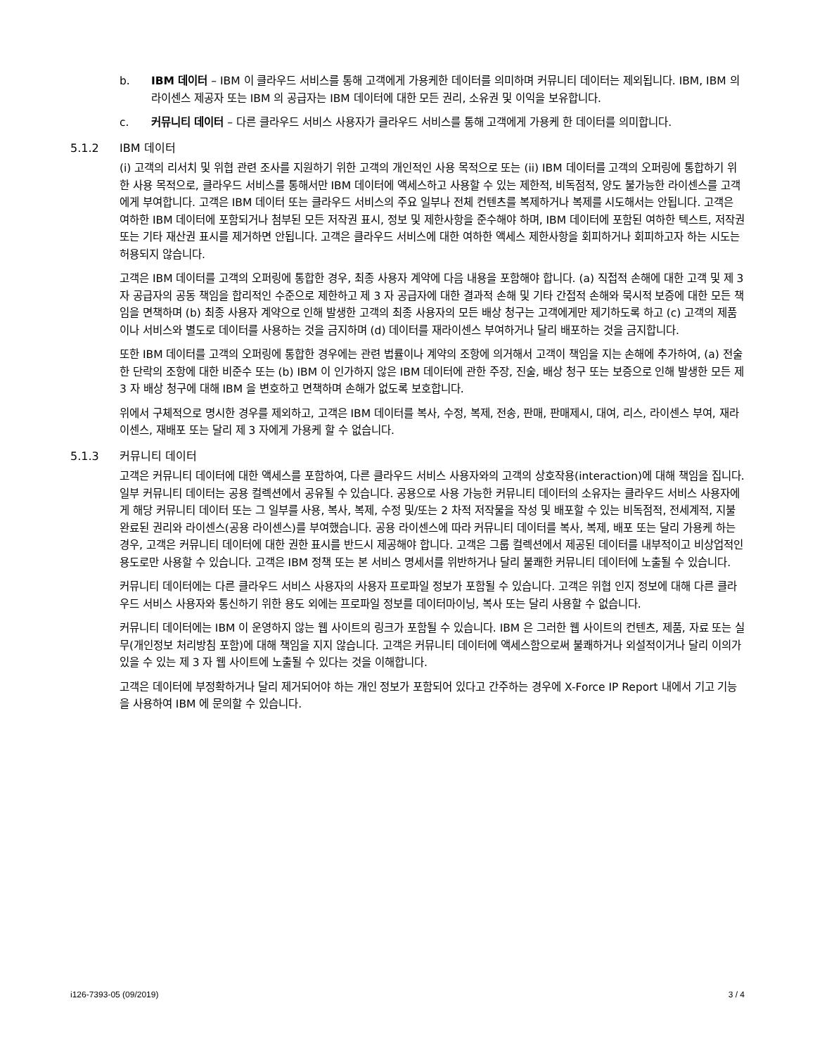b. IBM 데이터 – IBM 이 클라우드 서비스를 통해 고객에게 가용케한 데이터를 의미하며 커뮤니티 데이터는 제외됩니다. IBM, IBM 의 라이센스 제공자 또는 IBM 의 공급자는 IBM 데이터에 대한 모든 권리, 소유권 및 이익을 보유합니다.
c. 커뮤니티 데이터 – 다른 클라우드 서비스 사용자가 클라우드 서비스를 통해 고객에게 가용케 한 데이터를 의미합니다.
5.1.2 IBM 데이터
(i) 고객의 리서치 및 위협 관련 조사를 지원하기 위한 고객의 개인적인 사용 목적으로 또는 (ii) IBM 데이터를 고객의 오퍼링에 통합하기 위한 사용 목적으로, 클라우드 서비스를 통해서만 IBM 데이터에 액세스하고 사용할 수 있는 제한적, 비독점적, 양도 불가능한 라이센스를 고객에게 부여합니다. 고객은 IBM 데이터 또는 클라우드 서비스의 주요 일부나 전체 컨텐츠를 복제하거나 복제를 시도해서는 안됩니다. 고객은 여하한 IBM 데이터에 포함되거나 첨부된 모든 저작권 표시, 정보 및 제한사항을 준수해야 하며, IBM 데이터에 포함된 여하한 텍스트, 저작권 또는 기타 재산권 표시를 제거하면 안됩니다. 고객은 클라우드 서비스에 대한 여하한 액세스 제한사항을 회피하거나 회피하고자 하는 시도는 허용되지 않습니다.
고객은 IBM 데이터를 고객의 오퍼링에 통합한 경우, 최종 사용자 계약에 다음 내용을 포함해야 합니다. (a) 직접적 손해에 대한 고객 및 제 3 자 공급자의 공동 책임을 합리적인 수준으로 제한하고 제 3 자 공급자에 대한 결과적 손해 및 기타 간접적 손해와 묵시적 보증에 대한 모든 책임을 면책하며 (b) 최종 사용자 계약으로 인해 발생한 고객의 최종 사용자의 모든 배상 청구는 고객에게만 제기하도록 하고 (c) 고객의 제품이나 서비스와 별도로 데이터를 사용하는 것을 금지하며 (d) 데이터를 재라이센스 부여하거나 달리 배포하는 것을 금지합니다.
또한 IBM 데이터를 고객의 오퍼링에 통합한 경우에는 관련 법률이나 계약의 조항에 의거해서 고객이 책임을 지는 손해에 추가하여, (a) 전술한 단락의 조항에 대한 비준수 또는 (b) IBM 이 인가하지 않은 IBM 데이터에 관한 주장, 진술, 배상 청구 또는 보증으로 인해 발생한 모든 제 3 자 배상 청구에 대해 IBM 을 변호하고 면책하며 손해가 없도록 보호합니다.
위에서 구체적으로 명시한 경우를 제외하고, 고객은 IBM 데이터를 복사, 수정, 복제, 전송, 판매, 판매제시, 대여, 리스, 라이센스 부여, 재라이센스, 재배포 또는 달리 제 3 자에게 가용케 할 수 없습니다.
5.1.3 커뮤니티 데이터
고객은 커뮤니티 데이터에 대한 액세스를 포함하여, 다른 클라우드 서비스 사용자와의 고객의 상호작용(interaction)에 대해 책임을 집니다. 일부 커뮤니티 데이터는 공용 컬렉션에서 공유될 수 있습니다. 공용으로 사용 가능한 커뮤니티 데이터의 소유자는 클라우드 서비스 사용자에게 해당 커뮤니티 데이터 또는 그 일부를 사용, 복사, 복제, 수정 및/또는 2 차적 저작물을 작성 및 배포할 수 있는 비독점적, 전세계적, 지불 완료된 권리와 라이센스(공용 라이센스)를 부여했습니다. 공용 라이센스에 따라 커뮤니티 데이터를 복사, 복제, 배포 또는 달리 가용케 하는 경우, 고객은 커뮤니티 데이터에 대한 권한 표시를 반드시 제공해야 합니다. 고객은 그룹 컬렉션에서 제공된 데이터를 내부적이고 비상업적인 용도로만 사용할 수 있습니다. 고객은 IBM 정책 또는 본 서비스 명세서를 위반하거나 달리 불쾌한 커뮤니티 데이터에 노출될 수 있습니다.
커뮤니티 데이터에는 다른 클라우드 서비스 사용자의 사용자 프로파일 정보가 포함될 수 있습니다. 고객은 위협 인지 정보에 대해 다른 클라우드 서비스 사용자와 통신하기 위한 용도 외에는 프로파일 정보를 데이터마이닝, 복사 또는 달리 사용할 수 없습니다.
커뮤니티 데이터에는 IBM 이 운영하지 않는 웹 사이트의 링크가 포함될 수 있습니다. IBM 은 그러한 웹 사이트의 컨텐츠, 제품, 자료 또는 실무(개인정보 처리방침 포함)에 대해 책임을 지지 않습니다. 고객은 커뮤니티 데이터에 액세스함으로써 불쾌하거나 외설적이거나 달리 이의가 있을 수 있는 제 3 자 웹 사이트에 노출될 수 있다는 것을 이해합니다.
고객은 데이터에 부정확하거나 달리 제거되어야 하는 개인 정보가 포함되어 있다고 간주하는 경우에 X-Force IP Report 내에서 기고 기능을 사용하여 IBM 에 문의할 수 있습니다.
i126-7393-05 (09/2019) 3 / 4